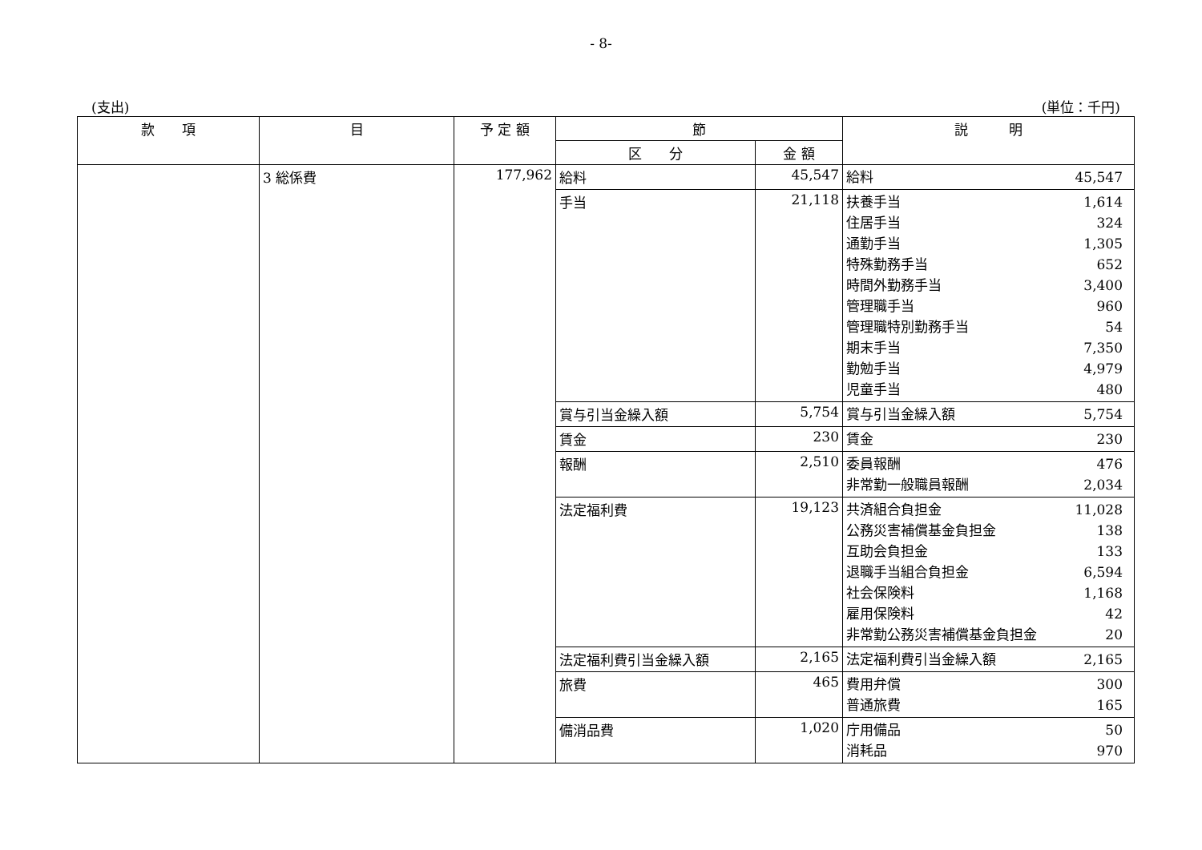- 8-
(支出) (単位：千円)
| 款 項 | 目 | 予 定 額 | 節 | | 説 明 |
| --- | --- | --- | --- | --- | --- |
| | | | 区 分 | 金 額 | |
| | 3 総係費 | 177,962 | 給料 | 45,547 | 給料 45,547 |
| | | | 手当 | 21,118 | 扶養手当 1,614 住居手当 324 通勤手当 1,305 特殊勤務手当 652 時間外勤務手当 3,400 管理職手当 960 管理職特別勤務手当 54 期末手当 7,350 勤勉手当 4,979 児童手当 480 |
| | | | 賞与引当金繰入額 | 5,754 | 賞与引当金繰入額 5,754 |
| | | | 賃金 | 230 | 賃金 230 |
| | | | 報酬 | 2,510 | 委員報酬 476 非常勤一般職員報酬 2,034 |
| | | | 法定福利費 | 19,123 | 共済組合負担金 11,028 公務災害補償基金負担金 138 互助会負担金 133 退職手当組合負担金 6,594 社会保険料 1,168 雇用保険料 42 非常勤公務災害補償基金負担金 20 |
| | | | 法定福利費引当金繰入額 | 2,165 | 法定福利費引当金繰入額 2,165 |
| | | | 旅費 | 465 | 費用弁償 300 普通旅費 165 |
| | | | 備消品費 | 1,020 | 庁用備品 50 消耗品 970 |